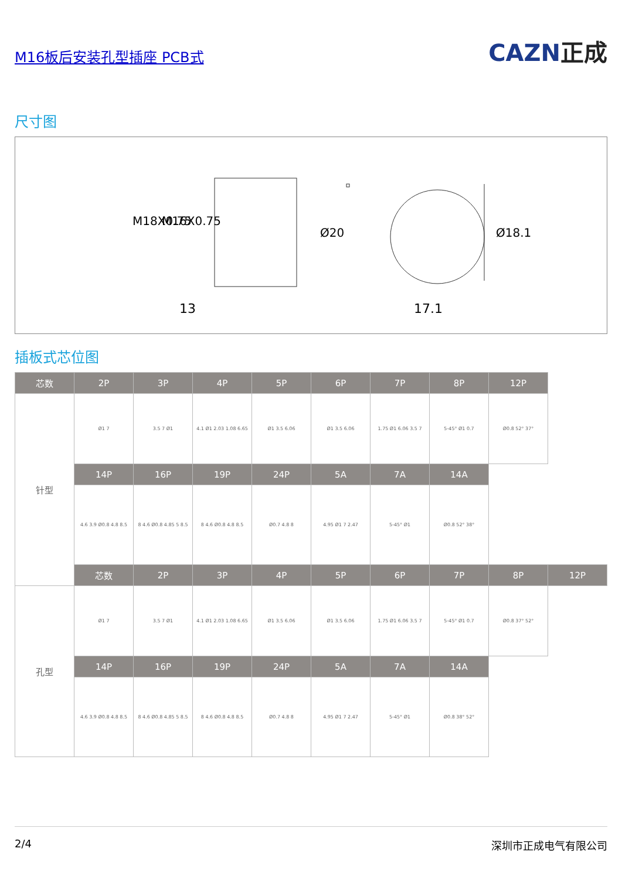M16板后安装孔型插座 PCB式
CAZN正成
尺寸图
13
17.1
M18X0.75
M16X0.75
Ø20
Ø18.1
插板式芯位图
| 芯数 | 2P | 3P | 4P | 5P | 6P | 7P | 8P | 12P | |
| --- | --- | --- | --- | --- | --- | --- | --- | --- | --- |
| 针型 | Ø1 7 | 3.5 7 Ø1 | 4.1 Ø1 2.03 1.08 6.65 | Ø1 3.5 6.06 | Ø1 3.5 6.06 | 1.75 Ø1 6.06 3.5 7 | 5-45° Ø1 0.7 | Ø0.8 52° 37° | |
| | 14P | 16P | 19P | 24P | 5A | 7A | 14A | | |
| | 4.6 3.9 Ø0.8 4.8 8.5 | 8 4.6 Ø0.8 4.85 5 8.5 | 8 4.6 Ø0.8 4.8 8.5 | Ø0.7 4.8 8 | 4.95 Ø1 7 2.47 | 5-45° Ø1 | Ø0.8 52° 38° | | |
| | 芯数 | 2P | 3P | 4P | 5P | 6P | 7P | 8P | 12P |
| 孔型 | Ø1 7 | 3.5 7 Ø1 | 4.1 Ø1 2.03 1.08 6.65 | Ø1 3.5 6.06 | Ø1 3.5 6.06 | 1.75 Ø1 6.06 3.5 7 | 5-45° Ø1 0.7 | Ø0.8 37° 52° | |
| | 14P | 16P | 19P | 24P | 5A | 7A | 14A | | |
| | 4.6 3.9 Ø0.8 4.8 8.5 | 8 4.6 Ø0.8 4.85 5 8.5 | 8 4.6 Ø0.8 4.8 8.5 | Ø0.7 4.8 8 | 4.95 Ø1 7 2.47 | 5-45° Ø1 | Ø0.8 38° 52° | | |
2/4 深圳市正成电气有限公司